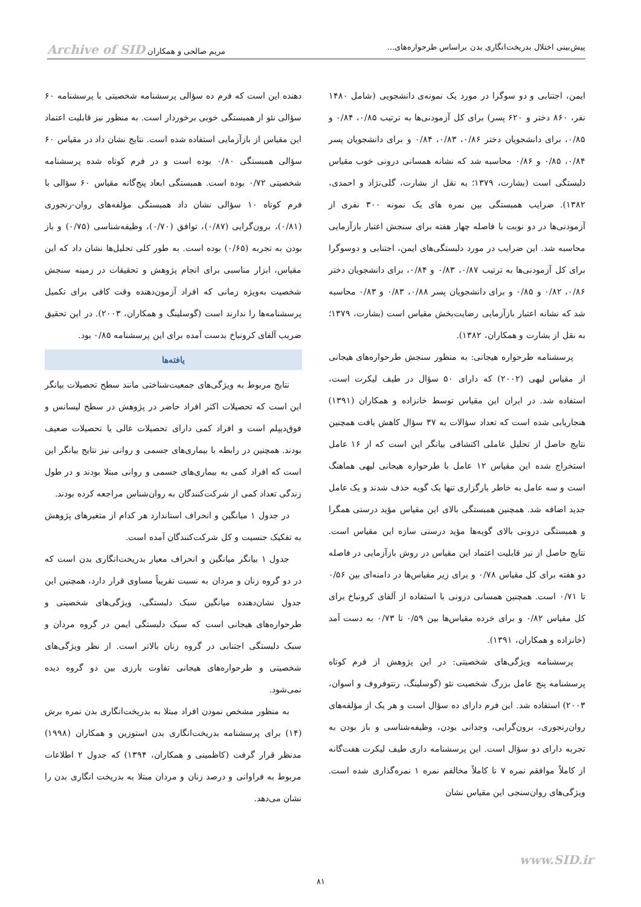پیش‌بینی اختلال بدریخت‌انگاری بدن براساس طرحواره‌های... مریم صالحی و همکاران Archive of SID
ایمن، اجتنابی و دو سوگرا در مورد یک نمونه‌ی دانشجویی (شامل ۱۴۸۰ نفر، ۸۶۰ دختر و ۶۲۰ پسر) برای کل آزمودنی‌ها به ترتیب ۰/۸۵، ۰/۸۴ و ۰/۸۵، برای دانشجویان دختر ۰/۸۶، ۰/۸۳، ۰/۸۴ و برای دانشجویان پسر ۰/۸۴، ۰/۸۵ و ۰/۸۶ محاسبه شد که نشانه همسانی درونی خوب مقیاس دلبستگی است (بشارت، ۱۳۷۹؛ به نقل از بشارت، گلی‌نژاد و احمدی، ۱۳۸۲). ضرایب همبستگی بین نمره های یک نمونه ۳۰۰ نفری از آزمودنی‌ها در دو نوبت با فاصله چهار هفته برای سنجش اعتبار بازآزمایی محاسبه شد. این ضرایب در مورد دلبستگی‌های ایمن، اجتنابی و دوسوگرا برای کل آزمودنی‌ها به ترتیب ۰/۸۷، ۰/۸۳ و ۰/۸۴، برای دانشجویان دختر ۰/۸۶، ۰/۸۲ و ۰/۸۵ و برای دانشجویان پسر ۰/۸۸، ۰/۸۳ و ۰/۸۳ محاسبه شد که نشانه اعتبار بازآزمایی رضایت‌بخش مقیاس است (بشارت، ۱۳۷۹؛ به نقل از بشارت و همکاران، ۱۳۸۲).
پرسشنامه طرحواره هیجانی: به منظور سنجش طرحواره‌های هیجانی از مقیاس لیهی (۲۰۰۲) که دارای ۵۰ سؤال در طیف لیکرت است، استفاده شد. در ایران این مقیاس توسط خانزاده و همکاران (۱۳۹۱) هنجاریابی شده است که تعداد سؤالات به ۳۷ سؤال کاهش یافت همچنین نتایج حاصل از تحلیل عاملی اکتشافی بیانگر این است که از ۱۶ عامل استخراج شده این مقیاس ۱۲ عامل با طرحواره هیجانی لیهی هماهنگ است و سه عامل به خاطر بارگزاری تنها یک گویه حذف شدند و یک عامل جدید اضافه شد. همچنین همبستگی بالای این مقیاس مؤید درستی همگرا و همبستگی درونی بالای گویه‌ها مؤید درستی سازه این مقیاس است. نتایج حاصل از نیز قابلیت اعتماد این مقیاس در روش بازآزمایی در فاصله دو هفته برای کل مقیاس ۰/۷۸ و برای زیر مقیاس‌ها در دامنه‌ای بین ۰/۵۶ تا ۰/۷۱ است. همچنین همسانی درونی با استفاده از آلفای کرونباخ برای کل مقیاس ۰/۸۲ و برای خرده مقیاس‌ها بین ۰/۵۹ تا ۰/۷۳ به دست آمد (خانزاده و همکاران، ۱۳۹۱).
پرسشنامه ویژگی‌های شخصیتی: در این پژوهش از فرم کوتاه پرسشنامه پنج عامل بزرگ شخصیت نئو (گوسلینگ، رنتوفروف و اسوان، ۲۰۰۳) استفاده شد. این فرم دارای ده سؤال است و هر یک از مؤلفه‌های روان‌رنجوری، برون‌گرایی، وجدانی بودن، وظیفه‌شناسی و باز بودن به تجربه دارای دو سؤال است. این پرسشنامه داری طیف لیکرت هفت‌گانه از کاملاً موافقم نمره ۷ تا کاملاً مخالفم نمره ۱ نمره‌گذاری شده است. ویژگی‌های روان‌سنجی این مقیاس نشان
دهنده این است که فرم ده سؤالی پرسشنامه شخصیتی با پرسشنامه ۶۰ سؤالی نئو از همبستگی خوبی برخوردار است. به منظور نیز قابلیت اعتماد این مقیاس از بازآزمایی استفاده شده است. نتایج نشان داد در مقیاس ۶۰ سؤالی همبستگی ۰/۸۰ بوده است و در فرم کوتاه شده پرسشنامه شخصیتی ۰/۷۲ بوده است. همبستگی ابعاد پنج‌گانه مقیاس ۶۰ سؤالی با فرم کوتاه ۱۰ سؤالی نشان داد همبستگی مؤلفه‌های روان-رنجوری (۰/۸۱)، برون‌گرایی (۰/۸۷)، توافق (۰/۷۰)، وظیفه‌شناسی (۰/۷۵) و باز بودن به تجربه (۰/۶۵) بوده است. به طور کلی تحلیل‌ها نشان داد که این مقیاس، ابزار مناسبی برای انجام پژوهش و تحقیقات در زمینه سنجش شخصیت به‌ویژه زمانی که افراد آزمون‌دهنده وقت کافی برای تکمیل پرسشنامه‌ها را ندارند است (گوسلینگ و همکاران، ۲۰۰۳). در این تحقیق ضریب آلفای کرونباخ بدست آمده برای این پرسشنامه ۰/۸۵ بود.
یافته‌ها
نتایج مربوط به ویژگی‌های جمعیت‌شناختی مانند سطح تحصیلات بیانگر این است که تحصیلات اکثر افراد حاضر در پژوهش در سطح لیسانس و فوق‌دیپلم است و افراد کمی دارای تحصیلات عالی یا تحصیلات ضعیف بودند. همچنین در رابطه با بیماری‌های جسمی و روانی نیز نتایج بیانگر این است که افراد کمی به بیماری‌های جسمی و روانی مبتلا بودند و در طول زندگی تعداد کمی از شرکت‌کنندگان به روان‌شناس مراجعه کرده بودند.
در جدول ۱ میانگین و انحراف استاندارد هر کدام از متغیرهای پژوهش به تفکیک جنسیت و کل شرکت‌کنندگان آمده است.
جدول ۱ بیانگر میانگین و انحراف معیار بدریخت‌انگاری بدن است که در دو گروه زنان و مردان به نسبت تقریباً مساوی قرار دارد، همچنین این جدول نشان‌دهنده میانگین سبک دلبستگی، ویژگی‌های شخصیتی و طرحواره‌های هیجانی است که سبک دلبستگی ایمن در گروه مردان و سبک دلبستگی اجتنابی در گروه زنان بالاتر است. از نظر ویژگی‌های شخصیتی و طرحواره‌های هیجانی تفاوت بارزی بین دو گروه دیده نمی‌شود.
به منظور مشخص نمودن افراد مبتلا به بدریخت‌انگاری بدن نمره برش (۱۴) برای پرسشنامه بدریخت‌انگاری بدن استوزین و همکاران (۱۹۹۸) مدنظر قرار گرفت (کاظمینی و همکاران، ۱۳۹۴) که جدول ۲ اطلاعات مربوط به فراوانی و درصد زنان و مردان مبتلا به بدریخت انگاری بدن را نشان می‌دهد.
www.SID.ir
۸۱